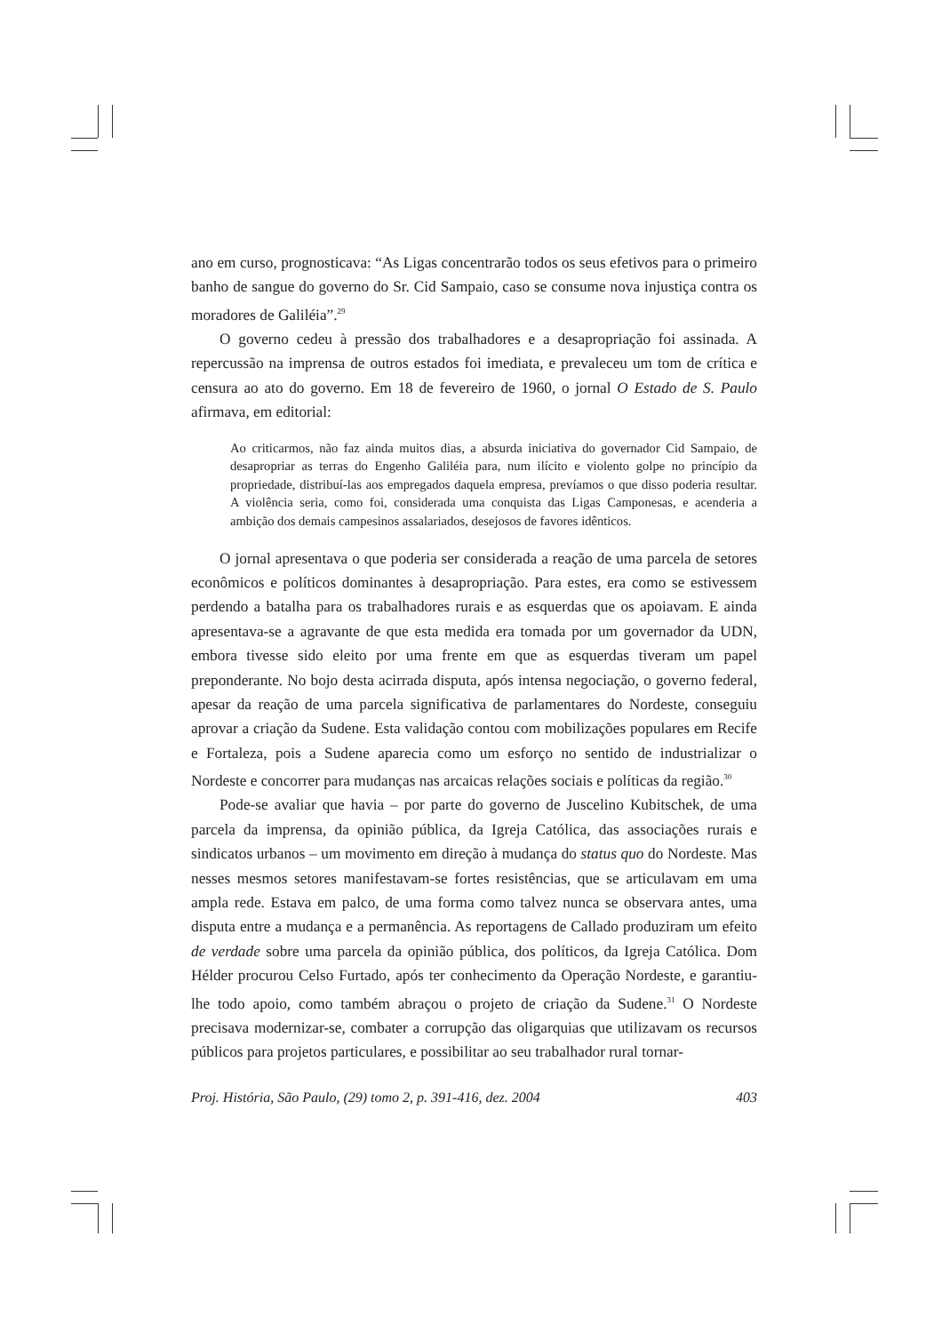ano em curso, prognosticava: “As Ligas concentrarão todos os seus efetivos para o primeiro banho de sangue do governo do Sr. Cid Sampaio, caso se consume nova injustiça contra os moradores de Galiléia”.<sup>29</sup>
O governo cedeu à pressão dos trabalhadores e a desapropriação foi assinada. A repercussão na imprensa de outros estados foi imediata, e prevaleceu um tom de crítica e censura ao ato do governo. Em 18 de fevereiro de 1960, o jornal O Estado de S. Paulo afirmava, em editorial:
Ao criticarmos, não faz ainda muitos dias, a absurda iniciativa do governador Cid Sampaio, de desapropriar as terras do Engenho Galiléia para, num ilícito e violento golpe no princípio da propriedade, distribuí-las aos empregados daquela empresa, prevíamos o que disso poderia resultar. A violência seria, como foi, considerada uma conquista das Ligas Camponesas, e acenderia a ambição dos demais campesinos assalariados, desejosos de favores idênticos.
O jornal apresentava o que poderia ser considerada a reação de uma parcela de setores econômicos e políticos dominantes à desapropriação. Para estes, era como se estivessem perdendo a batalha para os trabalhadores rurais e as esquerdas que os apoiavam. E ainda apresentava-se a agravante de que esta medida era tomada por um governador da UDN, embora tivesse sido eleito por uma frente em que as esquerdas tiveram um papel preponderante. No bojo desta acirrada disputa, após intensa negociação, o governo federal, apesar da reação de uma parcela significativa de parlamentares do Nordeste, conseguiu aprovar a criação da Sudene. Esta validação contou com mobilizações populares em Recife e Fortaleza, pois a Sudene aparecia como um esforço no sentido de industrializar o Nordeste e concorrer para mudanças nas arcaicas relações sociais e políticas da região.<sup>30</sup>
Pode-se avaliar que havia – por parte do governo de Juscelino Kubitschek, de uma parcela da imprensa, da opinião pública, da Igreja Católica, das associações rurais e sindicatos urbanos – um movimento em direção à mudança do status quo do Nordeste. Mas nesses mesmos setores manifestavam-se fortes resistências, que se articulavam em uma ampla rede. Estava em palco, de uma forma como talvez nunca se observara antes, uma disputa entre a mudança e a permanência. As reportagens de Callado produziram um efeito de verdade sobre uma parcela da opinião pública, dos políticos, da Igreja Católica. Dom Hélder procurou Celso Furtado, após ter conhecimento da Operação Nordeste, e garantiu-lhe todo apoio, como também abraçou o projeto de criação da Sudene.<sup>31</sup> O Nordeste precisava modernizar-se, combater a corrupção das oligarquias que utilizavam os recursos públicos para projetos particulares, e possibilitar ao seu trabalhador rural tornar-
Proj. História, São Paulo, (29) tomo 2, p. 391-416, dez. 2004 403